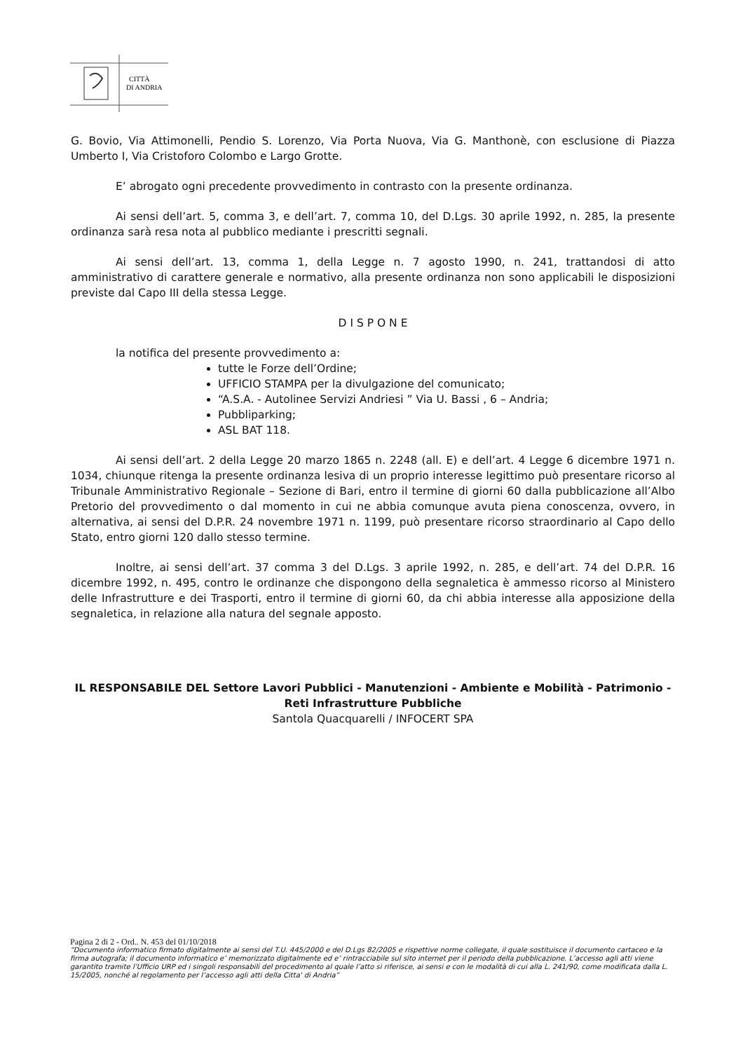CITTÀ
DI ANDRIA
G. Bovio, Via Attimonelli, Pendio S. Lorenzo, Via Porta Nuova, Via G. Manthonè, con esclusione di Piazza Umberto I, Via Cristoforo Colombo e Largo Grotte.
E’ abrogato ogni precedente provvedimento in contrasto con la presente ordinanza.
Ai sensi dell’art. 5, comma 3, e dell’art. 7, comma 10, del D.Lgs. 30 aprile 1992, n. 285, la presente ordinanza sarà resa nota al pubblico mediante i prescritti segnali.
Ai sensi dell’art. 13, comma 1, della Legge n. 7 agosto 1990, n. 241, trattandosi di atto amministrativo di carattere generale e normativo, alla presente ordinanza non sono applicabili le disposizioni previste dal Capo III della stessa Legge.
D I S P O N E
la notifica del presente provvedimento a:
tutte le Forze dell’Ordine;
UFFICIO STAMPA per la divulgazione del comunicato;
“A.S.A. - Autolinee Servizi Andriesi ” Via U. Bassi , 6 – Andria;
Pubbliparking;
ASL BAT 118.
Ai sensi dell’art. 2 della Legge 20 marzo 1865 n. 2248 (all. E) e dell’art. 4 Legge 6 dicembre 1971 n. 1034, chiunque ritenga la presente ordinanza lesiva di un proprio interesse legittimo può presentare ricorso al Tribunale Amministrativo Regionale – Sezione di Bari, entro il termine di giorni 60 dalla pubblicazione all’Albo Pretorio del provvedimento o dal momento in cui ne abbia comunque avuta piena conoscenza, ovvero, in alternativa, ai sensi del D.P.R. 24 novembre 1971 n. 1199, può presentare ricorso straordinario al Capo dello Stato, entro giorni 120 dallo stesso termine.
Inoltre, ai sensi dell’art. 37 comma 3 del D.Lgs. 3 aprile 1992, n. 285, e dell’art. 74 del D.P.R. 16 dicembre 1992, n. 495, contro le ordinanze che dispongono della segnaletica è ammesso ricorso al Ministero delle Infrastrutture e dei Trasporti, entro il termine di giorni 60, da chi abbia interesse alla apposizione della segnaletica, in relazione alla natura del segnale apposto.
IL RESPONSABILE DEL Settore Lavori Pubblici - Manutenzioni - Ambiente e Mobilità - Patrimonio - Reti Infrastrutture Pubbliche
Santola Quacquarelli / INFOCERT SPA
Pagina 2 di 2 - Ord.. N. 453 del 01/10/2018
“Documento informatico firmato digitalmente ai sensi del T.U. 445/2000 e del D.Lgs 82/2005 e rispettive norme collegate, il quale sostituisce il documento cartaceo e la firma autografa; il documento informatico e’ memorizzato digitalmente ed e’ rintracciabile sul sito internet per il periodo della pubblicazione. L’accesso agli atti viene garantito tramite l’Ufficio URP ed i singoli responsabili del procedimento al quale l’atto si riferisce, ai sensi e con le modalità di cui alla L. 241/90, come modificata dalla L. 15/2005, nonché al regolamento per l’accesso agli atti della Citta' di Andria”